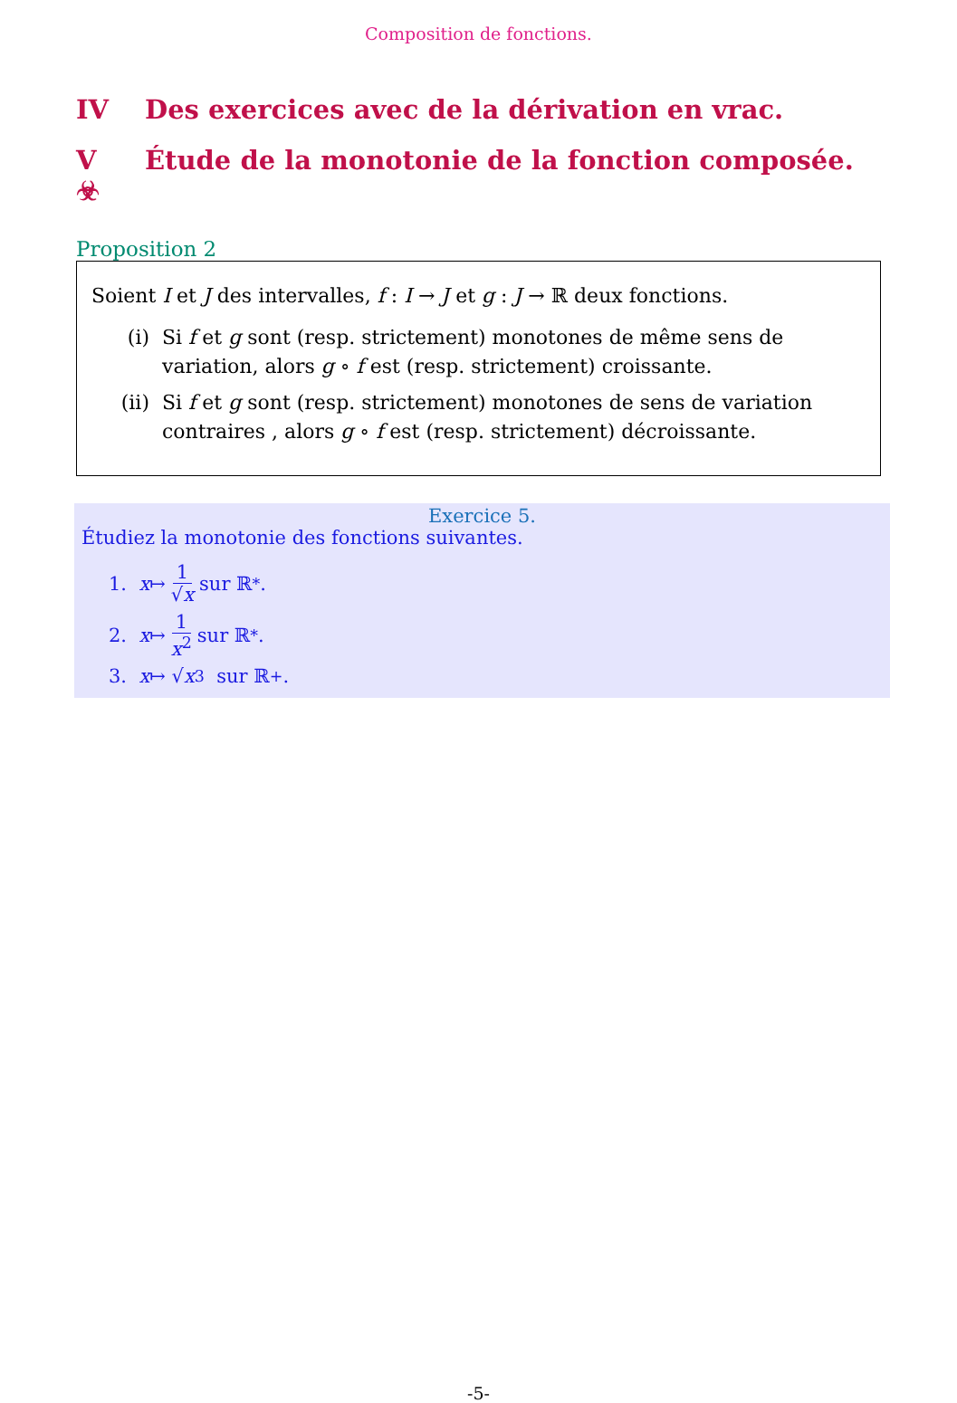Composition de fonctions.
IV Des exercices avec de la dérivation en vrac.
V Étude de la monotonie de la fonction composée. ☣
Proposition 2
Soient I et J des intervalles, f : I → J et g : J → ℝ deux fonctions.
(i) Si f et g sont (resp. strictement) monotones de même sens de variation, alors g ∘ f est (resp. strictement) croissante.
(ii) Si f et g sont (resp. strictement) monotones de sens de variation contraires , alors g ∘ f est (resp. strictement) décroissante.
Exercice 5.
Étudiez la monotonie des fonctions suivantes.
1. x ↦ 1 √x sur ℝ<sup>*</sup>.
2. x ↦ 1 x<sup>2</sup> sur ℝ<sup>*</sup>.
3. x ↦ √ x<sup>3</sup> sur ℝ<sub>+</sub>.
-5-